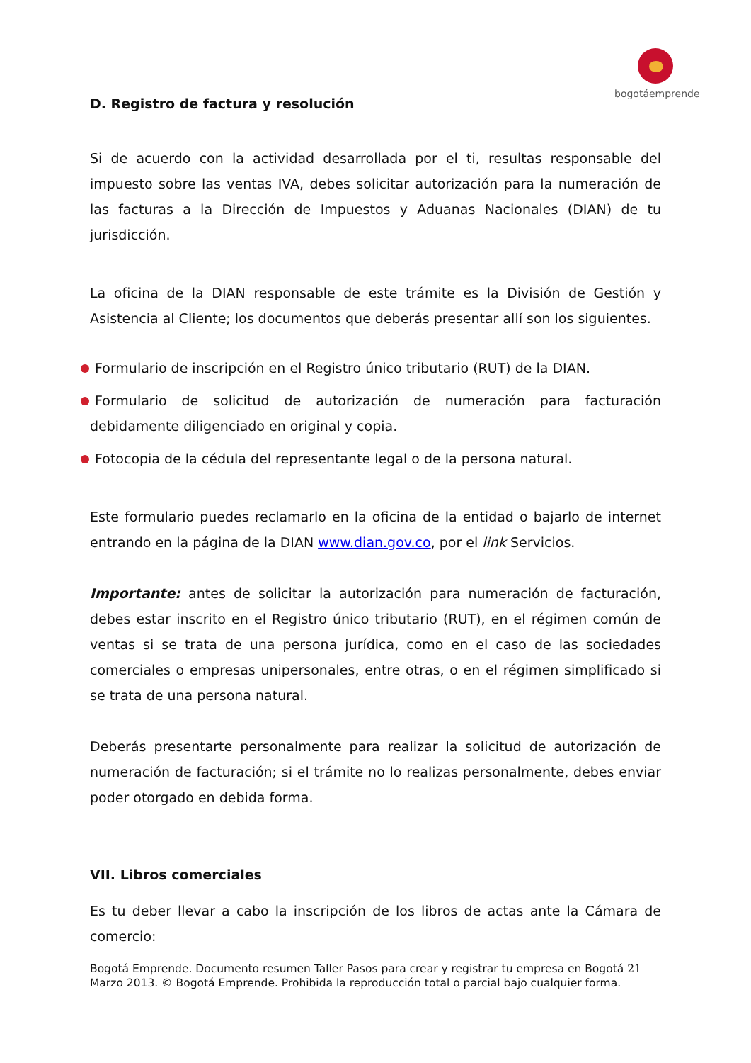bogotáemprende
D. Registro de factura y resolución
Si de acuerdo con la actividad desarrollada por el ti, resultas responsable del impuesto sobre las ventas IVA, debes solicitar autorización para la numeración de las facturas a la Dirección de Impuestos y Aduanas Nacionales (DIAN) de tu jurisdicción.
La oficina de la DIAN responsable de este trámite es la División de Gestión y Asistencia al Cliente; los documentos que deberás presentar allí son los siguientes.
Formulario de inscripción en el Registro único tributario (RUT) de la DIAN.
Formulario de solicitud de autorización de numeración para facturación debidamente diligenciado en original y copia.
Fotocopia de la cédula del representante legal o de la persona natural.
Este formulario puedes reclamarlo en la oficina de la entidad o bajarlo de internet entrando en la página de la DIAN www.dian.gov.co, por el link Servicios.
Importante: antes de solicitar la autorización para numeración de facturación, debes estar inscrito en el Registro único tributario (RUT), en el régimen común de ventas si se trata de una persona jurídica, como en el caso de las sociedades comerciales o empresas unipersonales, entre otras, o en el régimen simplificado si se trata de una persona natural.
Deberás presentarte personalmente para realizar la solicitud de autorización de numeración de facturación; si el trámite no lo realizas personalmente, debes enviar poder otorgado en debida forma.
VII. Libros comerciales
Es tu deber llevar a cabo la inscripción de los libros de actas ante la Cámara de comercio:
Bogotá Emprende. Documento resumen Taller Pasos para crear y registrar tu empresa en Bogotá 21
Marzo 2013. © Bogotá Emprende. Prohibida la reproducción total o parcial bajo cualquier forma.